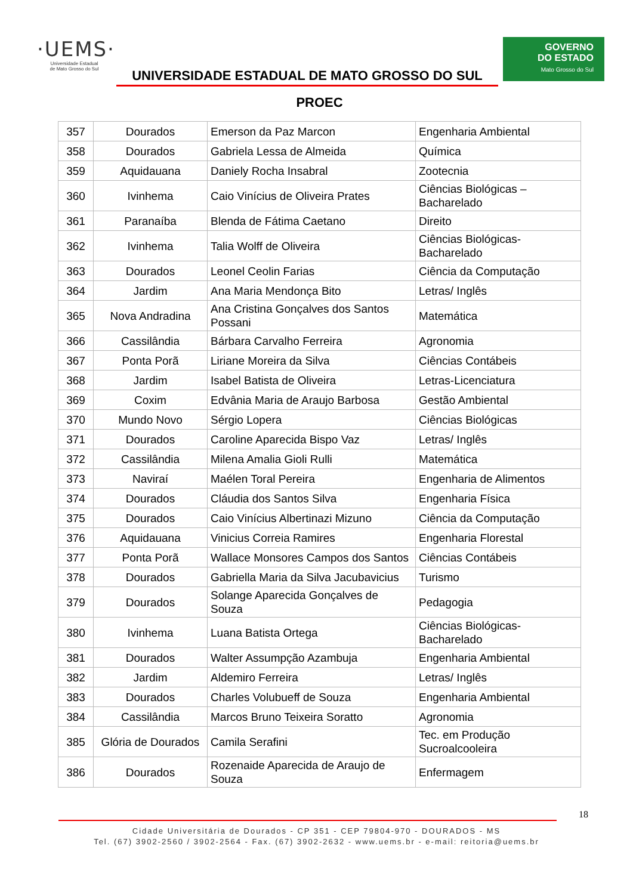·UEMS·
Universidade Estadual
de Mato Grosso do Sul
UNIVERSIDADE ESTADUAL DE MATO GROSSO DO SUL
GOVERNO
DO ESTADO
Mato Grosso do Sul
PROEC
| 357 | Dourados | Emerson da Paz Marcon | Engenharia Ambiental |
| 358 | Dourados | Gabriela Lessa de Almeida | Química |
| 359 | Aquidauana | Daniely Rocha Insabral | Zootecnia |
| 360 | Ivinhema | Caio Vinícius de Oliveira Prates | Ciências Biológicas – Bacharelado |
| 361 | Paranaíba | Blenda de Fátima Caetano | Direito |
| 362 | Ivinhema | Talia Wolff de Oliveira | Ciências Biológicas-Bacharelado |
| 363 | Dourados | Leonel Ceolin Farias | Ciência da Computação |
| 364 | Jardim | Ana Maria Mendonça Bito | Letras/ Inglês |
| 365 | Nova Andradina | Ana Cristina Gonçalves dos Santos Possani | Matemática |
| 366 | Cassilândia | Bárbara Carvalho Ferreira | Agronomia |
| 367 | Ponta Porã | Liriane Moreira da Silva | Ciências Contábeis |
| 368 | Jardim | Isabel Batista de Oliveira | Letras-Licenciatura |
| 369 | Coxim | Edvânia Maria de Araujo Barbosa | Gestão Ambiental |
| 370 | Mundo Novo | Sérgio Lopera | Ciências Biológicas |
| 371 | Dourados | Caroline Aparecida Bispo Vaz | Letras/ Inglês |
| 372 | Cassilândia | Milena Amalia Gioli Rulli | Matemática |
| 373 | Naviraí | Maélen Toral Pereira | Engenharia de Alimentos |
| 374 | Dourados | Cláudia dos Santos Silva | Engenharia Física |
| 375 | Dourados | Caio Vinícius Albertinazi Mizuno | Ciência da Computação |
| 376 | Aquidauana | Vinicius Correia Ramires | Engenharia Florestal |
| 377 | Ponta Porã | Wallace Monsores Campos dos Santos | Ciências Contábeis |
| 378 | Dourados | Gabriella Maria da Silva Jacubavicius | Turismo |
| 379 | Dourados | Solange Aparecida Gonçalves de Souza | Pedagogia |
| 380 | Ivinhema | Luana Batista Ortega | Ciências Biológicas-Bacharelado |
| 381 | Dourados | Walter Assumpção Azambuja | Engenharia Ambiental |
| 382 | Jardim | Aldemiro Ferreira | Letras/ Inglês |
| 383 | Dourados | Charles Volubueff de Souza | Engenharia Ambiental |
| 384 | Cassilândia | Marcos Bruno Teixeira Soratto | Agronomia |
| 385 | Glória de Dourados | Camila Serafini | Tec. em Produção Sucroalcooleira |
| 386 | Dourados | Rozenaide Aparecida de Araujo de Souza | Enfermagem |
18
Cidade Universitária de Dourados - CP 351 - CEP 79804-970 - DOURADOS - MS
Tel. (67) 3902-2560 / 3902-2564 - Fax. (67) 3902-2632 - www.uems.br - e-mail: reitoria@uems.br